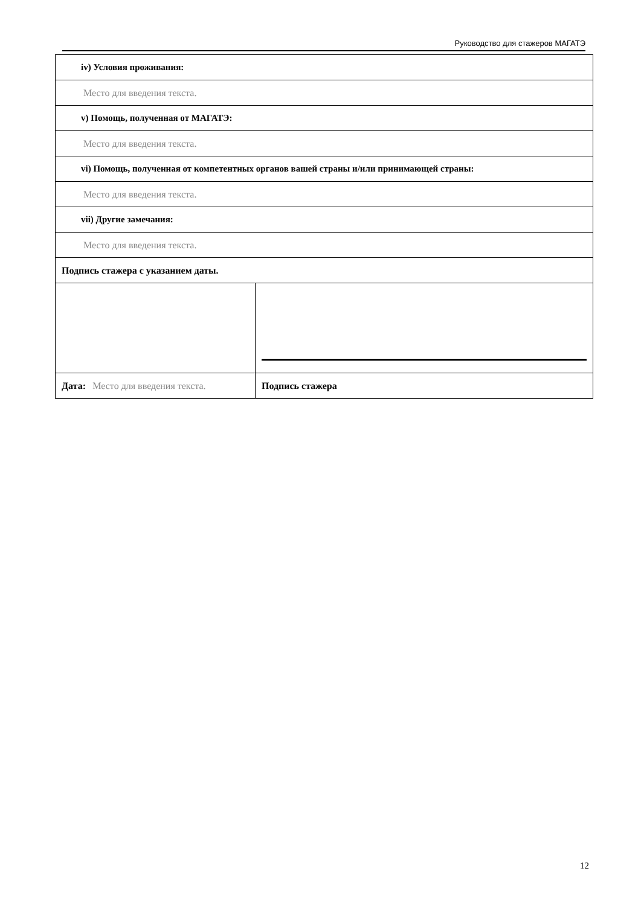Руководство для стажеров МАГАТЭ
| iv) Условия проживания: | |
| Место для введения текста. | |
| v) Помощь, полученная от МАГАТЭ: | |
| Место для введения текста. | |
| vi) Помощь, полученная от компетентных органов вашей страны и/или принимающей страны: | |
| Место для введения текста. | |
| vii) Другие замечания: | |
| Место для введения текста. | |
| Подпись стажера с указанием даты. | |
| Дата: Место для введения текста. | Подпись стажера |
12